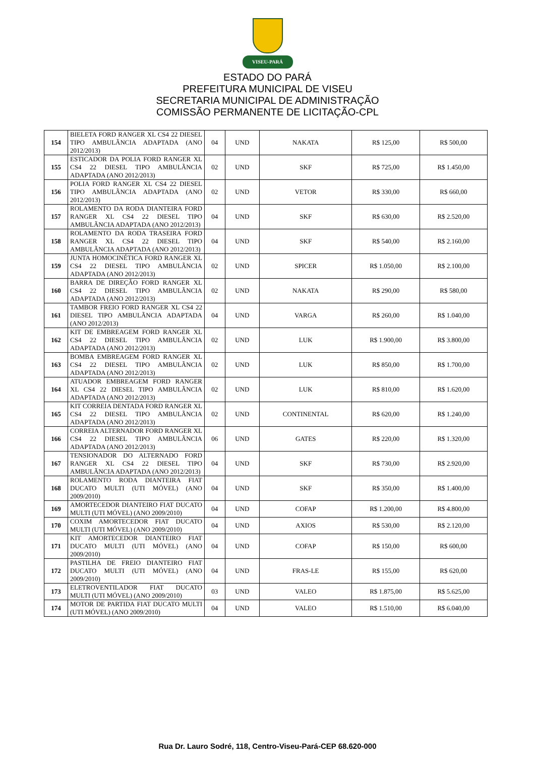VISEU-PARÁ
ESTADO DO PARÁ
PREFEITURA MUNICIPAL DE VISEU
SECRETARIA MUNICIPAL DE ADMINISTRAÇÃO
COMISSÃO PERMANENTE DE LICITAÇÃO-CPL
| 154 | BIELETA FORD RANGER XL CS4 22 DIESEL TIPO AMBULÃNCIA ADAPTADA (ANO 2012/2013) | 04 | UND | NAKATA | R$ 125,00 | R$ 500,00 |
| 155 | ESTICADOR DA POLIA FORD RANGER XL CS4 22 DIESEL TIPO AMBULÃNCIA ADAPTADA (ANO 2012/2013) | 02 | UND | SKF | R$ 725,00 | R$ 1.450,00 |
| 156 | POLIA FORD RANGER XL CS4 22 DIESEL TIPO AMBULÃNCIA ADAPTADA (ANO 2012/2013) | 02 | UND | VETOR | R$ 330,00 | R$ 660,00 |
| 157 | ROLAMENTO DA RODA DIANTEIRA FORD RANGER XL CS4 22 DIESEL TIPO AMBULÃNCIA ADAPTADA (ANO 2012/2013) | 04 | UND | SKF | R$ 630,00 | R$ 2.520,00 |
| 158 | ROLAMENTO DA RODA TRASEIRA FORD RANGER XL CS4 22 DIESEL TIPO AMBULÃNCIA ADAPTADA (ANO 2012/2013) | 04 | UND | SKF | R$ 540,00 | R$ 2.160,00 |
| 159 | JUNTA HOMOCINÉTICA FORD RANGER XL CS4 22 DIESEL TIPO AMBULÃNCIA ADAPTADA (ANO 2012/2013) | 02 | UND | SPICER | R$ 1.050,00 | R$ 2.100,00 |
| 160 | BARRA DE DIREÇÃO FORD RANGER XL CS4 22 DIESEL TIPO AMBULÃNCIA ADAPTADA (ANO 2012/2013) | 02 | UND | NAKATA | R$ 290,00 | R$ 580,00 |
| 161 | TAMBOR FREIO FORD RANGER XL CS4 22 DIESEL TIPO AMBULÃNCIA ADAPTADA (ANO 2012/2013) | 04 | UND | VARGA | R$ 260,00 | R$ 1.040,00 |
| 162 | KIT DE EMBREAGEM FORD RANGER XL CS4 22 DIESEL TIPO AMBULÃNCIA ADAPTADA (ANO 2012/2013) | 02 | UND | LUK | R$ 1.900,00 | R$ 3.800,00 |
| 163 | BOMBA EMBREAGEM FORD RANGER XL CS4 22 DIESEL TIPO AMBULÃNCIA ADAPTADA (ANO 2012/2013) | 02 | UND | LUK | R$ 850,00 | R$ 1.700,00 |
| 164 | ATUADOR EMBREAGEM FORD RANGER XL CS4 22 DIESEL TIPO AMBULÃNCIA ADAPTADA (ANO 2012/2013) | 02 | UND | LUK | R$ 810,00 | R$ 1.620,00 |
| 165 | KIT CORREIA DENTADA FORD RANGER XL CS4 22 DIESEL TIPO AMBULÃNCIA ADAPTADA (ANO 2012/2013) | 02 | UND | CONTINENTAL | R$ 620,00 | R$ 1.240,00 |
| 166 | CORREIA ALTERNADOR FORD RANGER XL CS4 22 DIESEL TIPO AMBULÃNCIA ADAPTADA (ANO 2012/2013) | 06 | UND | GATES | R$ 220,00 | R$ 1.320,00 |
| 167 | TENSIONADOR DO ALTERNADO FORD RANGER XL CS4 22 DIESEL TIPO AMBULÃNCIA ADAPTADA (ANO 2012/2013) | 04 | UND | SKF | R$ 730,00 | R$ 2.920,00 |
| 168 | ROLAMENTO RODA DIANTEIRA FIAT DUCATO MULTI (UTI MÓVEL) (ANO 2009/2010) | 04 | UND | SKF | R$ 350,00 | R$ 1.400,00 |
| 169 | AMORTECEDOR DIANTEIRO FIAT DUCATO MULTI (UTI MÓVEL) (ANO 2009/2010) | 04 | UND | COFAP | R$ 1.200,00 | R$ 4.800,00 |
| 170 | COXIM AMORTECEDOR FIAT DUCATO MULTI (UTI MÓVEL) (ANO 2009/2010) | 04 | UND | AXIOS | R$ 530,00 | R$ 2.120,00 |
| 171 | KIT AMORTECEDOR DIANTEIRO FIAT DUCATO MULTI (UTI MÓVEL) (ANO 2009/2010) | 04 | UND | COFAP | R$ 150,00 | R$ 600,00 |
| 172 | PASTILHA DE FREIO DIANTEIRO FIAT DUCATO MULTI (UTI MÓVEL) (ANO 2009/2010) | 04 | UND | FRAS-LE | R$ 155,00 | R$ 620,00 |
| 173 | ELETROVENTILADOR FIAT DUCATO MULTI (UTI MÓVEL) (ANO 2009/2010) | 03 | UND | VALEO | R$ 1.875,00 | R$ 5.625,00 |
| 174 | MOTOR DE PARTIDA FIAT DUCATO MULTI (UTI MÓVEL) (ANO 2009/2010) | 04 | UND | VALEO | R$ 1.510,00 | R$ 6.040,00 |
Rua Dr. Lauro Sodré, 118, Centro-Viseu-Pará-CEP 68.620-000